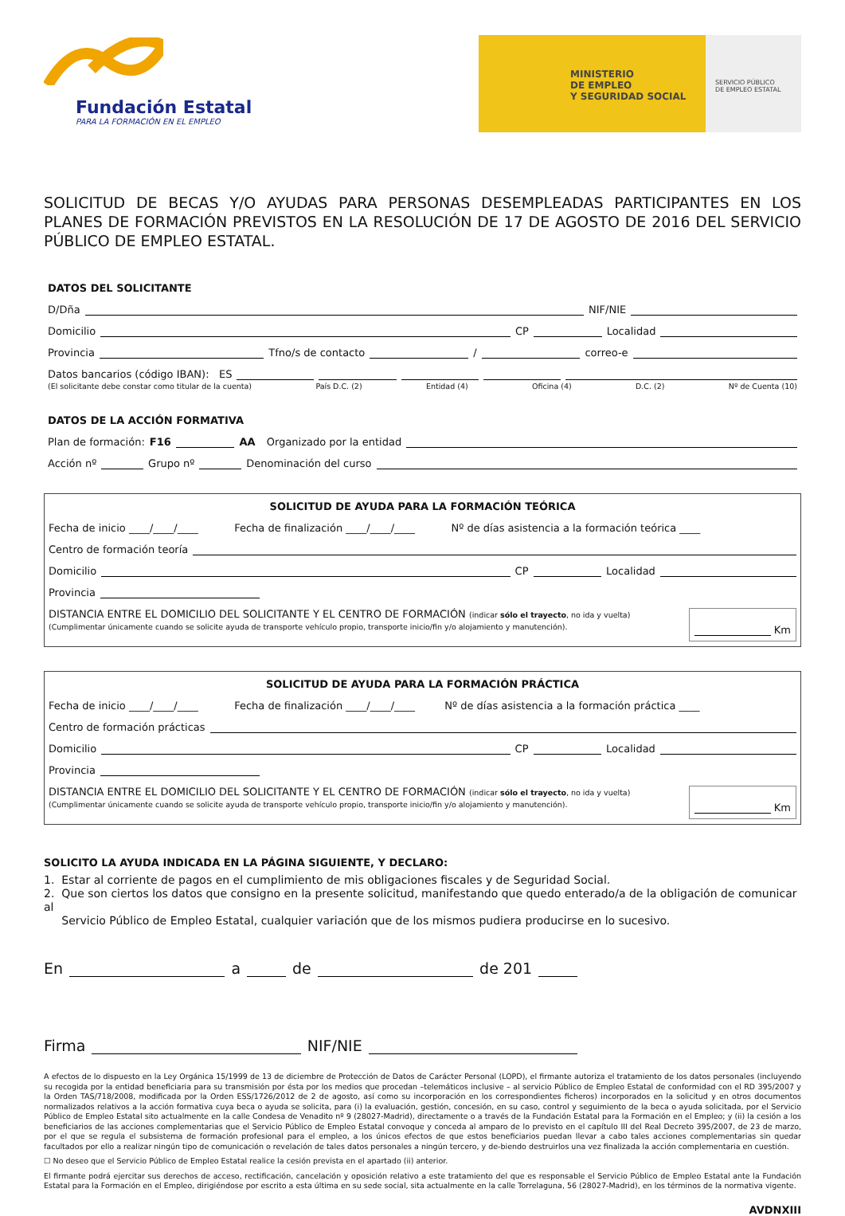Fundación Estatal
PARA LA FORMACIÓN EN EL EMPLEO
MINISTERIO
DE EMPLEO
Y SEGURIDAD SOCIAL
SERVICIO PÚBLICO
DE EMPLEO ESTATAL
SOLICITUD DE BECAS Y/O AYUDAS PARA PERSONAS DESEMPLEADAS PARTICIPANTES EN LOS PLANES DE FORMACIÓN PREVISTOS EN LA RESOLUCIÓN DE 17 DE AGOSTO DE 2016 DEL SERVICIO PÚBLICO DE EMPLEO ESTATAL.
DATOS DEL SOLICITANTE
D/Dña NIF/NIE
Domicilio CP Localidad
Provincia Tfno/s de contacto / correo-e
Datos bancarios (código IBAN): ES
(El solicitante debe constar como titular de la cuenta) País D.C. (2) Entidad (4) Oficina (4) D.C. (2) Nº de Cuenta (10)
DATOS DE LA ACCIÓN FORMATIVA
Plan de formación: F16 AA Organizado por la entidad
Acción nº Grupo nº Denominación del curso
SOLICITUD DE AYUDA PARA LA FORMACIÓN TEÓRICA
Fecha de inicio ____/____/____ Fecha de finalización ____/____/____ Nº de días asistencia a la formación teórica ____
Centro de formación teoría
Domicilio CP Localidad
Provincia
DISTANCIA ENTRE EL DOMICILIO DEL SOLICITANTE Y EL CENTRO DE FORMACIÓN (indicar sólo el trayecto, no ida y vuelta)
(Cumplimentar únicamente cuando se solicite ayuda de transporte vehículo propio, transporte inicio/fin y/o alojamiento y manutención).
Km
SOLICITUD DE AYUDA PARA LA FORMACIÓN PRÁCTICA
Fecha de inicio ____/____/____ Fecha de finalización ____/____/____ Nº de días asistencia a la formación práctica ____
Centro de formación prácticas
Domicilio CP Localidad
Provincia
DISTANCIA ENTRE EL DOMICILIO DEL SOLICITANTE Y EL CENTRO DE FORMACIÓN (indicar sólo el trayecto, no ida y vuelta)
(Cumplimentar únicamente cuando se solicite ayuda de transporte vehículo propio, transporte inicio/fin y/o alojamiento y manutención).
Km
SOLICITO LA AYUDA INDICADA EN LA PÁGINA SIGUIENTE, Y DECLARO:
1. Estar al corriente de pagos en el cumplimiento de mis obligaciones fiscales y de Seguridad Social.
2. Que son ciertos los datos que consigno en la presente solicitud, manifestando que quedo enterado/a de la obligación de comunicar al
Servicio Público de Empleo Estatal, cualquier variación que de los mismos pudiera producirse en lo sucesivo.
En a de de 201
Firma NIF/NIE
A efectos de lo dispuesto en la Ley Orgánica 15/1999 de 13 de diciembre de Protección de Datos de Carácter Personal (LOPD), el firmante autoriza el tratamiento de los datos personales (incluyendo su recogida por la entidad beneficiaria para su transmisión por ésta por los medios que procedan –telemáticos inclusive – al servicio Público de Empleo Estatal de conformidad con el RD 395/2007 y la Orden TAS/718/2008, modificada por la Orden ESS/1726/2012 de 2 de agosto, así como su incorporación en los correspondientes ficheros) incorporados en la solicitud y en otros documentos normalizados relativos a la acción formativa cuya beca o ayuda se solicita, para (i) la evaluación, gestión, concesión, en su caso, control y seguimiento de la beca o ayuda solicitada, por el Servicio Público de Empleo Estatal sito actualmente en la calle Condesa de Venadito nº 9 (28027-Madrid), directamente o a través de la Fundación Estatal para la Formación en el Empleo; y (ii) la cesión a los beneficiarios de las acciones complementarias que el Servicio Público de Empleo Estatal convoque y conceda al amparo de lo previsto en el capítulo III del Real Decreto 395/2007, de 23 de marzo, por el que se regula el subsistema de formación profesional para el empleo, a los únicos efectos de que estos beneficiarios puedan llevar a cabo tales acciones complementarias sin quedar facultados por ello a realizar ningún tipo de comunicación o revelación de tales datos personales a ningún tercero, y de-biendo destruirlos una vez finalizada la acción complementaria en cuestión.
☐ No deseo que el Servicio Público de Empleo Estatal realice la cesión prevista en el apartado (ii) anterior.
El firmante podrá ejercitar sus derechos de acceso, rectificación, cancelación y oposición relativo a este tratamiento del que es responsable el Servicio Público de Empleo Estatal ante la Fundación Estatal para la Formación en el Empleo, dirigiéndose por escrito a esta última en su sede social, sita actualmente en la calle Torrelaguna, 56 (28027-Madrid), en los términos de la normativa vigente.
AVDNXIII